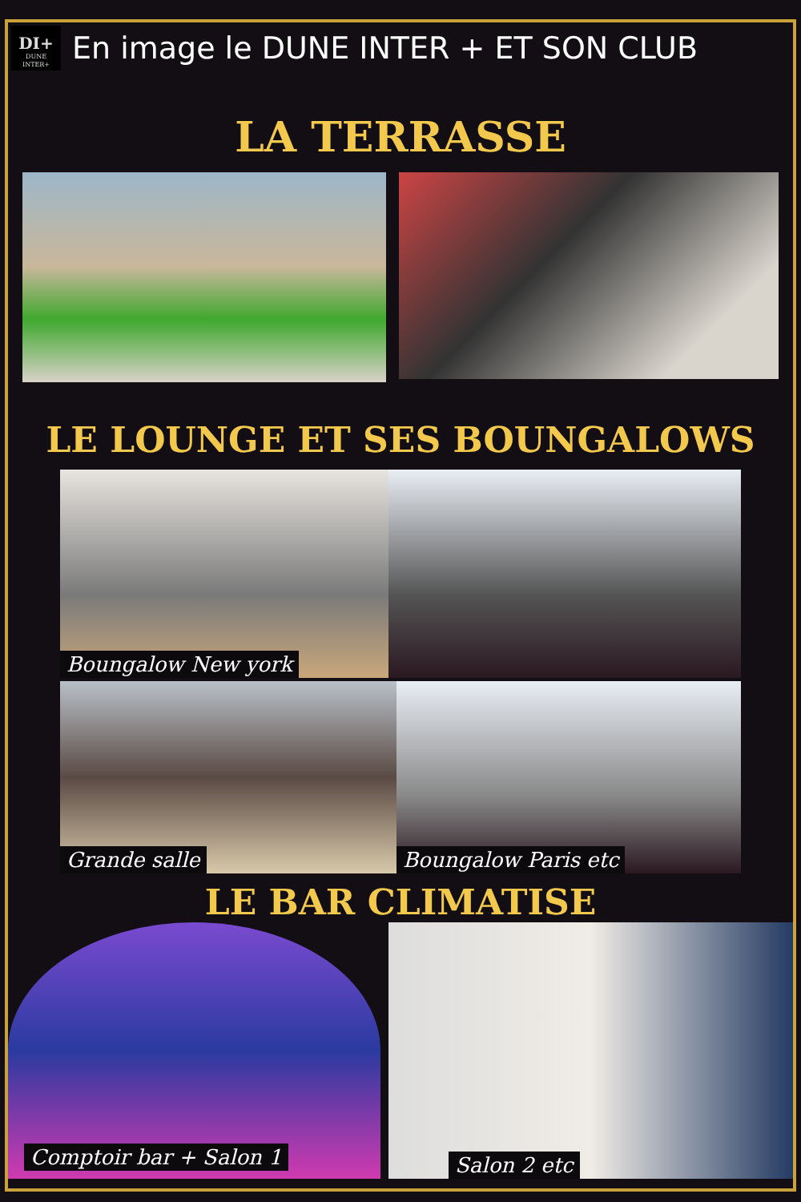DI+
DUNE INTER+
En image le DUNE INTER + ET SON CLUB
LA TERRASSE
LE LOUNGE ET SES BOUNGALOWS
Boungalow New york
Grande salle
Boungalow Paris etc
LE BAR CLIMATISE
Comptoir bar + Salon 1
Salon 2 etc